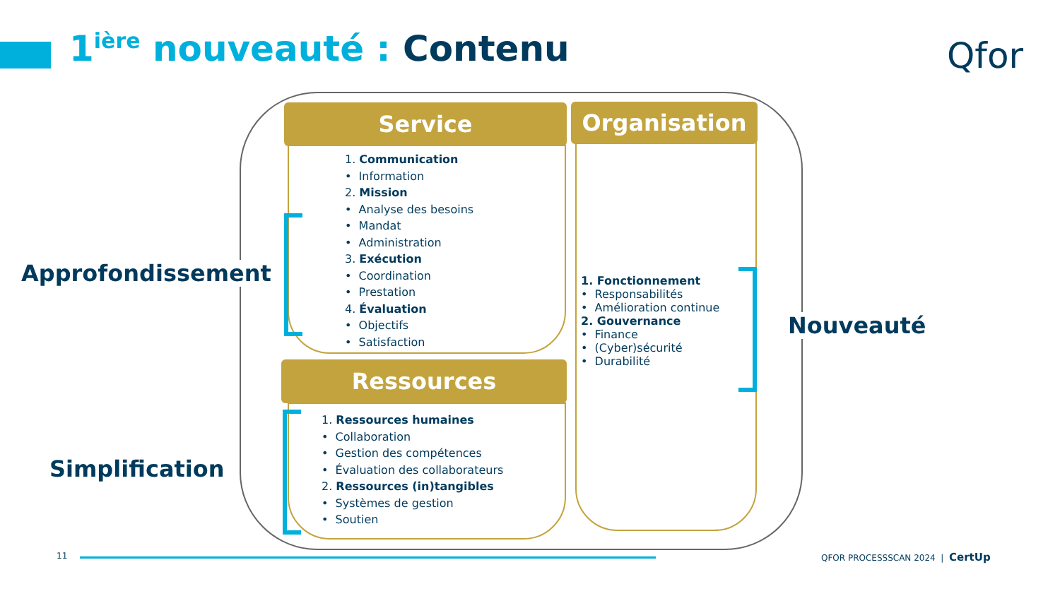1<sup>ière</sup> nouveauté : Contenu Qfor
Service
1. Communication
• Information
2. Mission
• Analyse des besoins
• Mandat
• Administration
3. Exécution
• Coordination
• Prestation
4. Évaluation
• Objectifs
• Satisfaction
Ressources
1. Ressources humaines
• Collaboration
• Gestion des compétences
• Évaluation des collaborateurs
2. Ressources (in)tangibles
• Systèmes de gestion
• Soutien
Organisation
1. Fonctionnement
• Responsabilités
• Amélioration continue
2. Gouvernance
• Finance
• (Cyber)sécurité
• Durabilité
Approfondissement
Simplification
Nouveauté
11
QFOR PROCESSSCAN 2024 | CertUp